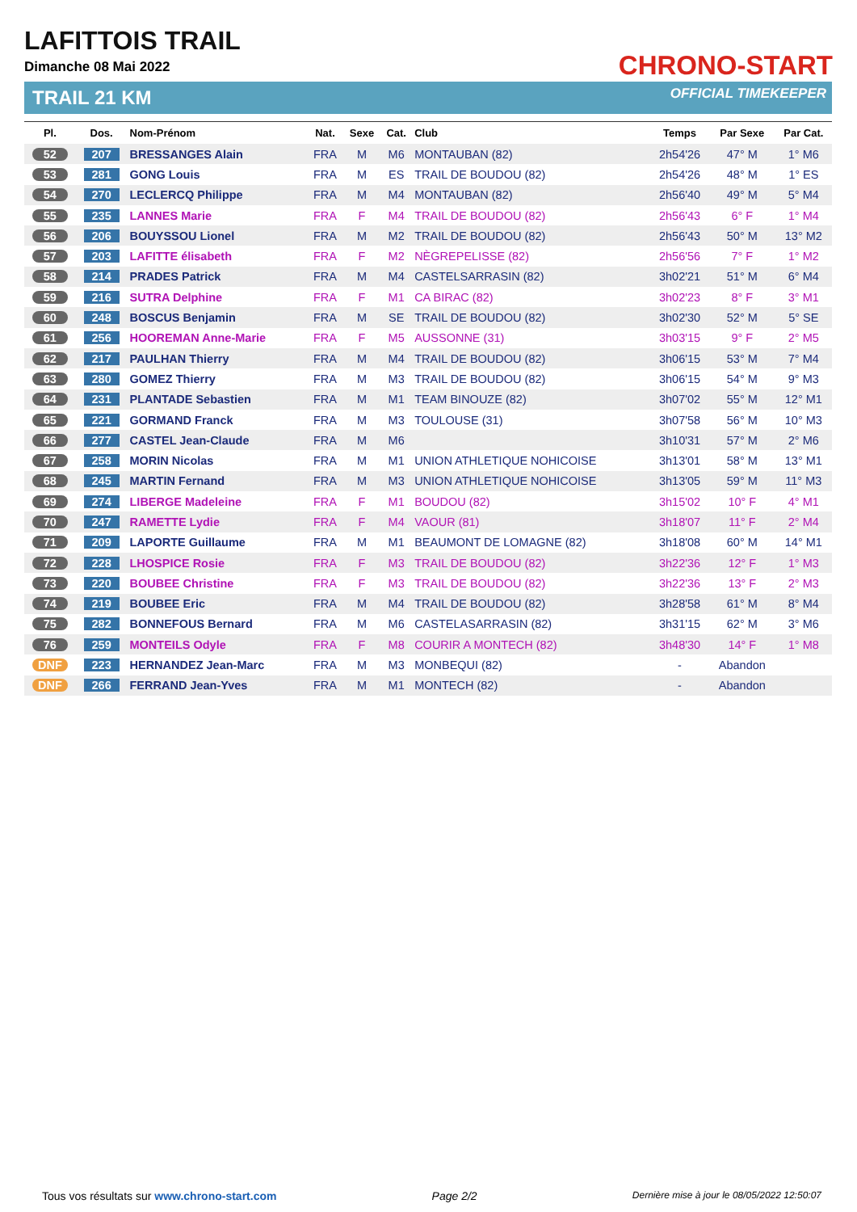LAFITTOIS TRAIL
Dimanche 08 Mai 2022
TRAIL 21 KM
CHRONO-START
OFFICIAL TIMEKEEPER
| Pl. | Dos. | Nom-Prénom | Nat. | Sexe | Cat. | Club | Temps | Par Sexe | Par Cat. |
| --- | --- | --- | --- | --- | --- | --- | --- | --- | --- |
| 52 | 207 | BRESSANGES Alain | FRA | M | M6 | MONTAUBAN (82) | 2h54'26 | 47° M | 1° M6 |
| 53 | 281 | GONG Louis | FRA | M | ES | TRAIL DE BOUDOU (82) | 2h54'26 | 48° M | 1° ES |
| 54 | 270 | LECLERCQ Philippe | FRA | M | M4 | MONTAUBAN (82) | 2h56'40 | 49° M | 5° M4 |
| 55 | 235 | LANNES Marie | FRA | F | M4 | TRAIL DE BOUDOU (82) | 2h56'43 | 6° F | 1° M4 |
| 56 | 206 | BOUYSSOU Lionel | FRA | M | M2 | TRAIL DE BOUDOU (82) | 2h56'43 | 50° M | 13° M2 |
| 57 | 203 | LAFITTE élisabeth | FRA | F | M2 | NÈGREPELISSE (82) | 2h56'56 | 7° F | 1° M2 |
| 58 | 214 | PRADES Patrick | FRA | M | M4 | CASTELSARRASIN (82) | 3h02'21 | 51° M | 6° M4 |
| 59 | 216 | SUTRA Delphine | FRA | F | M1 | CA BIRAC (82) | 3h02'23 | 8° F | 3° M1 |
| 60 | 248 | BOSCUS Benjamin | FRA | M | SE | TRAIL DE BOUDOU (82) | 3h02'30 | 52° M | 5° SE |
| 61 | 256 | HOOREMAN Anne-Marie | FRA | F | M5 | AUSSONNE (31) | 3h03'15 | 9° F | 2° M5 |
| 62 | 217 | PAULHAN Thierry | FRA | M | M4 | TRAIL DE BOUDOU (82) | 3h06'15 | 53° M | 7° M4 |
| 63 | 280 | GOMEZ Thierry | FRA | M | M3 | TRAIL DE BOUDOU (82) | 3h06'15 | 54° M | 9° M3 |
| 64 | 231 | PLANTADE Sebastien | FRA | M | M1 | TEAM BINOUZE (82) | 3h07'02 | 55° M | 12° M1 |
| 65 | 221 | GORMAND Franck | FRA | M | M3 | TOULOUSE (31) | 3h07'58 | 56° M | 10° M3 |
| 66 | 277 | CASTEL Jean-Claude | FRA | M | M6 | | 3h10'31 | 57° M | 2° M6 |
| 67 | 258 | MORIN Nicolas | FRA | M | M1 | UNION ATHLETIQUE NOHICOISE | 3h13'01 | 58° M | 13° M1 |
| 68 | 245 | MARTIN Fernand | FRA | M | M3 | UNION ATHLETIQUE NOHICOISE | 3h13'05 | 59° M | 11° M3 |
| 69 | 274 | LIBERGE Madeleine | FRA | F | M1 | BOUDOU (82) | 3h15'02 | 10° F | 4° M1 |
| 70 | 247 | RAMETTE Lydie | FRA | F | M4 | VAOUR (81) | 3h18'07 | 11° F | 2° M4 |
| 71 | 209 | LAPORTE Guillaume | FRA | M | M1 | BEAUMONT DE LOMAGNE (82) | 3h18'08 | 60° M | 14° M1 |
| 72 | 228 | LHOSPICE Rosie | FRA | F | M3 | TRAIL DE BOUDOU (82) | 3h22'36 | 12° F | 1° M3 |
| 73 | 220 | BOUBEE Christine | FRA | F | M3 | TRAIL DE BOUDOU (82) | 3h22'36 | 13° F | 2° M3 |
| 74 | 219 | BOUBEE Eric | FRA | M | M4 | TRAIL DE BOUDOU (82) | 3h28'58 | 61° M | 8° M4 |
| 75 | 282 | BONNEFOUS Bernard | FRA | M | M6 | CASTELASARRASIN (82) | 3h31'15 | 62° M | 3° M6 |
| 76 | 259 | MONTEILS Odyle | FRA | F | M8 | COURIR A MONTECH (82) | 3h48'30 | 14° F | 1° M8 |
| DNF | 223 | HERNANDEZ Jean-Marc | FRA | M | M3 | MONBEQUI (82) | - | Abandon | |
| DNF | 266 | FERRAND Jean-Yves | FRA | M | M1 | MONTECH (82) | - | Abandon | |
Tous vos résultats sur www.chrono-start.com Page 2/2 Dernière mise à jour le 08/05/2022 12:50:07